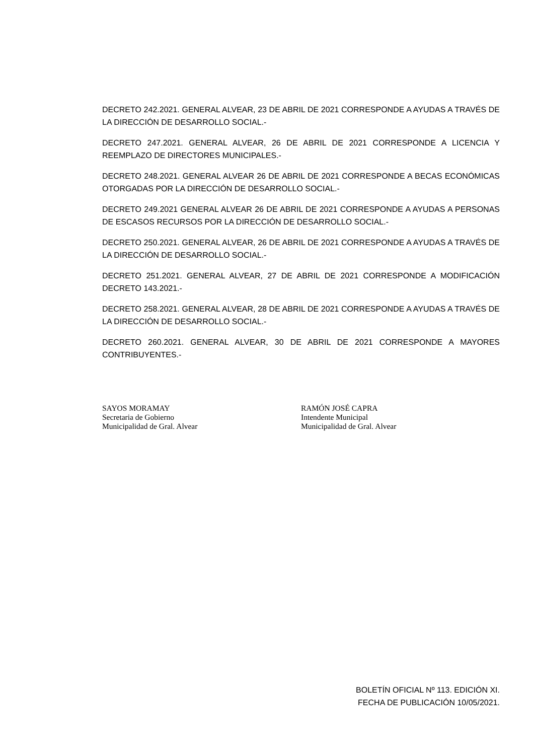DECRETO 242.2021. GENERAL ALVEAR, 23 DE ABRIL DE 2021 CORRESPONDE A AYUDAS A TRAVÉS DE LA DIRECCIÓN DE DESARROLLO SOCIAL.-
DECRETO 247.2021. GENERAL ALVEAR, 26 DE ABRIL DE 2021 CORRESPONDE A LICENCIA Y REEMPLAZO DE DIRECTORES MUNICIPALES.-
DECRETO 248.2021. GENERAL ALVEAR 26 DE ABRIL DE 2021 CORRESPONDE A BECAS ECONÓMICAS OTORGADAS POR LA DIRECCIÓN DE DESARROLLO SOCIAL.-
DECRETO 249.2021 GENERAL ALVEAR 26 DE ABRIL DE 2021 CORRESPONDE A AYUDAS A PERSONAS DE ESCASOS RECURSOS POR LA DIRECCIÓN DE DESARROLLO SOCIAL.-
DECRETO 250.2021. GENERAL ALVEAR, 26 DE ABRIL DE 2021 CORRESPONDE A AYUDAS A TRAVÉS DE LA DIRECCIÓN DE DESARROLLO SOCIAL.-
DECRETO 251.2021. GENERAL ALVEAR, 27 DE ABRIL DE 2021 CORRESPONDE A MODIFICACIÓN DECRETO 143.2021.-
DECRETO 258.2021. GENERAL ALVEAR, 28 DE ABRIL DE 2021 CORRESPONDE A AYUDAS A TRAVÉS DE LA DIRECCIÓN DE DESARROLLO SOCIAL.-
DECRETO 260.2021. GENERAL ALVEAR, 30 DE ABRIL DE 2021 CORRESPONDE A MAYORES CONTRIBUYENTES.-
SAYOS MORAMAY
Secretaria de Gobierno
Municipalidad de Gral. Alvear
RAMÓN JOSÉ CAPRA
Intendente Municipal
Municipalidad de Gral. Alvear
BOLETÍN OFICIAL Nº 113. EDICIÓN XI.
FECHA DE PUBLICACIÓN 10/05/2021.